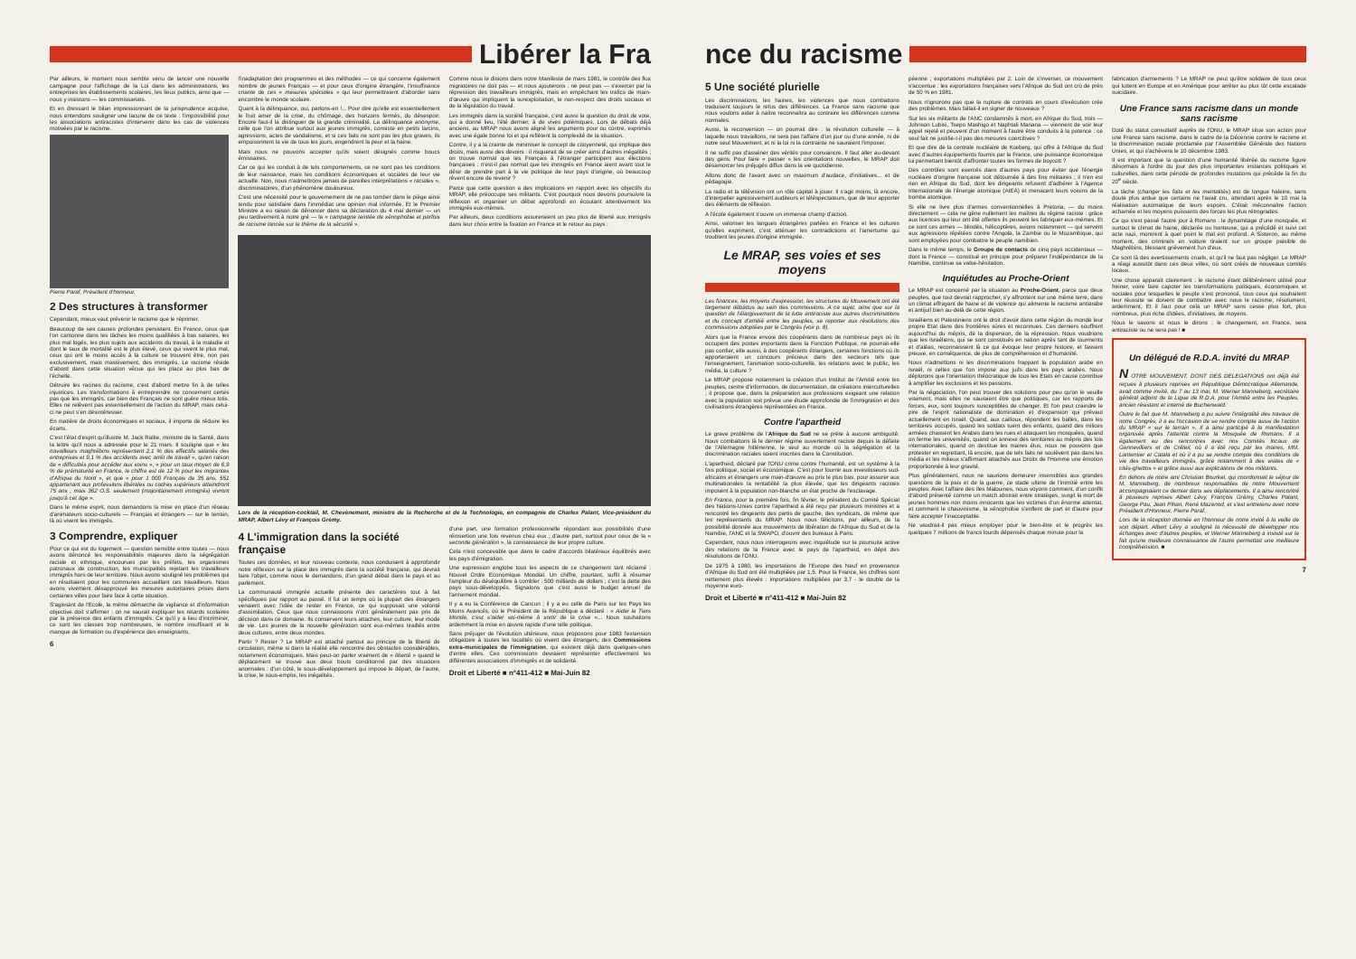Libérer la Fra
Par ailleurs, le moment nous semble venu de lancer une nouvelle campagne pour l'affichage de la Loi dans les administrations, les entreprises les établissements scolaires, les lieux publics, ainsi que — nous y insistons — les commissariats.
Et en dressant le bilan impressionnant de la jurisprudence acquise, nous entendons souligner une lacune de ce texte : l'impossibilité pour les associations antiracistes d'intervenir dans les cas de violences motivées par le racisme.
Pierre Paraf, Président d'honneur.
2 Des structures à transformer
Cependant, mieux vaut prévenir le racisme que le réprimer.
Beaucoup de ses causes profondes persistent. En France, ceux que l'on cantonne dans les tâches les moins qualifiées à bas salaires, les plus mal logés, les plus sujets aux accidents du travail, à la maladie et dont le taux de mortalité est le plus élevé, ceux qui vivent le plus mal, ceux qui ont le moins accès à la culture se trouvent être, non pas exclusivement, mais massivement, des immigrés. Le racisme réside d'abord dans cette situation vécue qui les place au plus bas de l'échelle.
Détruire les racines du racisme, c'est d'abord mettre fin à de telles injustices. Les transformations à entreprendre ne concernent certes pas que les immigrés, car bien des Français ne sont guère mieux lotis. Elles ne relèvent pas essentiellement de l'action du MRAP, mais celui-ci ne peut s'en désintéresser.
En matière de droits économiques et sociaux, il importe de réduire les écarts.
C'est l'état d'esprit qu'illustre M. Jack Ralite, ministre de la Santé, dans la lettre qu'il nous a adressée pour le 21 mars. Il souligne que « les travailleurs maghrébins représentent 2,1 % des effectifs salariés des entreprises et 9,1 % des accidents avec arrêt de travail », qu'en raison de « difficultés pour accéder aux soins », « pour un taux moyen de 6,9 % de prématurité en France, le chiffre est de 12 % pour les migrantes d'Afrique du Nord », et que « pour 1 000 Français de 35 ans, 551 appartenant aux professions libérales ou cadres supérieurs atteindront 75 ans ; mais 362 O.S. seulement (majoritairement immigrés) vivront jusqu'à cet âge ».
Dans le même esprit, nous demandons la mise en place d'un réseau d'animateurs socio-culturels — Français et étrangers — sur le terrain, là où vivent les immigrés.
3 Comprendre, expliquer
Pour ce qui est du logement — question sensible entre toutes — nous avons dénoncé les responsabilités majeures dans la ségrégation raciale et ethnique, encourues par les préfets, les organismes patronaux de construction, les municipalités rejetant les travailleurs immigrés hors de leur territoire. Nous avons souligné les problèmes qui en résultaient pour les communes accueillant ces travailleurs. Nous avons vivement désapprouvé les mesures autoritaires prises dans certaines villes pour faire face à cette situation.
S'agissant de l'Ecole, la même démarche de vigilance et d'information objective doit s'affirmer : on ne saurait expliquer les retards scolaires par la présence des enfants d'immigrés. Ce qu'il y a lieu d'incriminer, ce sont les classes trop nombreuses, le nombre insuffisant et le manque de formation ou d'expérience des enseignants,
6
l'inadaptation des programmes et des méthodes — ce qui concerne également nombre de jeunes Français — et pour ceux d'origine étrangère, l'insuffisance criante de ces « mesures spéciales » qui leur permettraient d'aborder sans encombre le monde scolaire.
Quant à la délinquance, oui, parlons-en !... Pour dire qu'elle est essentiellement le fruit amer de la crise, du chômage, des horizons fermés, du désespoir. Encore faut-il la distinguer de la grande criminalité. La délinquance anonyme, celle que l'on attribue surtout aux jeunes immigrés, consiste en petits larcins, agressions, actes de vandalisme, et si ces faits ne sont pas les plus graves, ils empoisonnent la vie de tous les jours, engendrent la peur et la haine.
Mais nous ne pouvons accepter qu'ils soient désignés comme boucs émissaires.
Car ce qui les conduit à de tels comportements, ce ne sont pas les conditions de leur naissance, mais les conditions économiques et sociales de leur vie actuelle. Non, nous n'admettrons jamais de pareilles interprétations « raciales », discriminatoires, d'un phénomène douloureux.
C'est une nécessité pour le gouvernement de ne pas tomber dans le piège ainsi tendu pour satisfaire dans l'immédiat une opinion mal informée. Et le Premier Ministre a eu raison de dénoncer dans sa déclaration du 4 mai dernier — un peu tardivement à notre gré — la « campagne teintée de xénophobie et parfois de racisme lancée sur le thème de la sécurité ».
Comme nous le disions dans notre Manifeste de mars 1981, le contrôle des flux migratoires ne doit pas — et nous ajouterons : ne peut pas — s'exercer par la répression des travailleurs immigrés, mais en empêchant les trafics de main-d'œuvre qui impliquent la surexploitation, le non-respect des droits sociaux et de la législation du travail.
Les immigrés dans la société française, c'est aussi la question du droit de vote, qui a donné lieu, l'été dernier, à de vives polémiques. Lors de débats déjà anciens, au MRAP nous avons aligné les arguments pour ou contre, exprimés avec une égale bonne foi et qui reflètent la complexité de la situation.
Contre, il y a la crainte de minimiser le concept de citoyenneté, qui implique des droits, mais aussi des devoirs : il risquerait de se créer ainsi d'autres inégalités ; on trouve normal que les Français à l'étranger participent aux élections françaises : n'est-il pas normal que les immigrés en France aient avant tout le désir de prendre part à la vie politique de leur pays d'origine, où beaucoup rêvent encore de revenir ?
Parce que cette question a des implications en rapport avec les objectifs du MRAP, elle préoccupe ses militants. C'est pourquoi nous devons poursuivre la réflexion et organiser un débat approfondi en écoutant attentivement les immigrés eux-mêmes.
Par ailleurs, deux conditions assureraient un peu plus de liberté aux immigrés dans leur choix entre la fixation en France et le retour au pays :
Lors de la réception-cocktail, M. Chevènement, ministre de la Recherche et de la Technologie, en compagnie de Charles Palant, Vice-président du MRAP, Albert Lévy et François Grémy.
4 L'immigration dans la société française
Toutes ces données, et leur nouveau contexte, nous conduisent à approfondir notre réflexion sur la place des immigrés dans la société française, qui devrait faire l'objet, comme nous le demandons, d'un grand débat dans le pays et au parlement.
La communauté immigrée actuelle présente des caractères tout à fait spécifiques par rapport au passé. Il fut un temps où la plupart des étrangers venaient avec l'idée de rester en France, ce qui supposait une volonté d'assimilation. Ceux que nous connaissons n'ont généralement pas pris de décision dans ce domaine. Ils conservent leurs attaches, leur culture, leur mode de vie. Les jeunes de la nouvelle génération sont eux-mêmes tiraillés entre deux cultures, entre deux mondes.
Partir ? Rester ? Le MRAP est attaché partout au principe de la liberté de circulation, même si dans la réalité elle rencontre des obstacles considérables, notamment économiques. Mais peut-on parler vraiment de « liberté » quand le déplacement se trouve aux deux bouts conditionné par des situations anormales : d'un côté, le sous-développement qui impose le départ, de l'autre, la crise, le sous-emploi, les inégalités.
d'une part, une formation professionnelle répondant aux possibilités d'une réinsertion une fois revenus chez eux ; d'autre part, surtout pour ceux de la « seconde génération », la connaissance de leur propre culture.
Cela n'est concevable que dans le cadre d'accords bilatéraux équilibrés avec les pays d'émigration.
Une expression englobe tous les aspects de ce changement tant réclamé : Nouvel Ordre Economique Mondial. Un chiffre, pourtant, suffit à résumer l'ampleur du déséquilibre à combler : 500 milliards de dollars ; c'est la dette des pays sous-développés. Signalons que c'est aussi le budget annuel de l'armement mondial.
Il y a eu la Conférence de Cancun ; il y a eu celle de Paris sur les Pays les Moins Avancés, où le Président de la République a déclaré : « Aider le Tiers Monde, c'est s'aider soi-même à sortir de la crise »... Nous souhaitons ardemment la mise en œuvre rapide d'une telle politique.
Sans préjuger de l'évolution ultérieure, nous proposons pour 1983 l'extension obligatoire à toutes les localités où vivent des étrangers, des Commissions extra-municipales de l'immigration, qui existent déjà dans quelques-unes d'entre elles. Ces commissions devraient représenter effectivement les différentes associations d'immigrés et de solidarité.
Droit et Liberté ■ n°411-412 ■ Mai-Juin 82
nce du racisme
5 Une société plurielle
Les discriminations, les haines, les violences que nous combattons traduisent toujours le refus des différences. La France sans racisme que nous voulons aider à naître reconnaîtra au contraire les différences comme normales.
Aussi, la reconversion — on pourrait dire : la révolution culturelle — à laquelle nous travaillons, ne sera pas l'affaire d'un jour ou d'une année, ni de notre seul Mouvement, et ni la loi ni la contrainte ne sauraient l'imposer.
Il ne suffit pas d'asséner des vérités pour convaincre. Il faut aller au-devant des gens. Pour faire « passer » les orientations nouvelles, le MRAP doit désamorcer les préjugés diffus dans la vie quotidienne.
Allons donc de l'avant avec un maximum d'audace, d'initiatives... et de pédagogie.
La radio et la télévision ont un rôle capital à jouer. Il s'agit moins, là encore, d'interpeller agressivement auditeurs et téléspectateurs, que de leur apporter des éléments de réflexion.
A l'école également s'ouvre un immense champ d'action.
Ainsi, valoriser les langues étrangères parlées en France et les cultures qu'elles expriment, c'est atténuer les contradictions et l'amertume qui troublent les jeunes d'origine immigrée.
Le MRAP, ses voies et ses moyens
Les finances, les moyens d'expression, les structures du Mouvement ont été largement débattus au sein des commissions. A ce sujet, ainsi que sur la question de l'élargissement de la lutte antiraciste aux autres discriminations et du concept d'amitié entre les peuples, se reporter aux résolutions des commissions adoptées par le Congrès (voir p. 8).
Alors que la France envoie des coopérants dans de nombreux pays où ils occupent des postes importants dans la Fonction Publique, ne pourrait-elle pas confier, elle aussi, à des coopérants étrangers, certaines fonctions où ils apporteraient un concours précieux dans des secteurs tels que l'enseignement, l'animation socio-culturelle, les relations avec le public, les média, la culture ?
Le MRAP propose notamment la création d'un Institut de l'Amitié entre les peuples, centre d'information, de documentation, de créations interculturelles ; il propose que, dans la préparation aux professions exigeant une relation avec la population soit prévue une étude approfondie de l'immigration et des civilisations étrangères représentées en France.
Contre l'apartheid
Le grave problème de l'Afrique du Sud ne se prête à aucune ambiguïté. Nous combattons là le dernier régime ouvertement raciste depuis la défaite de l'Allemagne hitlérienne, le seul au monde où la ségrégation et la discrimination raciales soient inscrites dans la Constitution.
L'apartheid, déclaré par l'ONU crime contre l'humanité, est un système à la fois politique, social et économique. C'est pour fournir aux investisseurs sud-africains et étrangers une main-d'œuvre au prix le plus bas, pour assurer aux multinationales la rentabilité la plus élevée, que les dirigeants racistes imposent à la population non-blanche un état proche de l'esclavage.
En France, pour la première fois, fin février, le président du Comité Spécial des Nations-Unies contre l'apartheid a été reçu par plusieurs ministres et a rencontré les dirigeants des partis de gauche, des syndicats, de même que les représentants du MRAP. Nous nous félicitons, par ailleurs, de la possibilité donnée aux mouvements de libération de l'Afrique du Sud et de la Namibie, l'ANC et la SWAPO, d'ouvrir des bureaux à Paris.
Cependant, nous nous interrogeons avec inquiétude sur la poursuite active des relations de la France avec le pays de l'apartheid, en dépit des résolutions de l'ONU.
De 1975 à 1980, les importations de l'Europe des Neuf en provenance d'Afrique du Sud ont été multipliées par 1,5. Pour la France, les chiffres sont nettement plus élevés : importations multipliées par 3,7 - le double de la moyenne euro-
Droit et Liberté ■ n°411-412 ■ Mai-Juin 82
péenne ; exportations multipliées par 2. Loin de s'inverser, ce mouvement s'accentue : les exportations françaises vers l'Afrique du Sud ont crû de près de 50 % en 1981.
Nous n'ignorons pas que la rupture de contrats en cours d'exécution crée des problèmes. Mais fallait-il en signer de nouveaux ?
Sur les six militants de l'ANC condamnés à mort, en Afrique du Sud, trois — Johnson Lubisi, Tsepo Mashigo et Naphtali Manana — viennent de voir leur appel rejeté et peuvent d'un moment à l'autre être conduits à la potence : ce seul fait ne justifie-t-il pas des mesures coercitives ?
Et que dire de la centrale nucléaire de Kœberg, qui offre à l'Afrique du Sud avec d'autres équipements fournis par la France, une puissance économique lui permettant bientôt d'affronter toutes les formes de boycott ?
Des contrôles sont exercés dans d'autres pays pour éviter que l'énergie nucléaire d'origine française soit détournée à des fins militaires ; il n'en est rien en Afrique du Sud, dont les dirigeants refusent d'adhérer à l'Agence Internationale de l'énergie atomique (AIEA) et menacent leurs voisins de la bombe atomique.
Si elle ne livre plus d'armes conventionnelles à Pretoria, — du moins directement — cela ne gêne nullement les maîtres du régime raciste : grâce aux licences qui leur ont été offertes ils peuvent les fabriquer eux-mêmes. Et ce sont ces armes — blindés, hélicoptères, avions notamment — qui servent aux agressions répétées contre l'Angola, la Zambie ou le Mozambique, qui sont employées pour combattre le peuple namibien.
Dans le même temps, le Groupe de contacts de cinq pays occidentaux — dont la France — constitué en principe pour préparer l'indépendance de la Namibie, continue sa valse-hésitation.
Inquiétudes au Proche-Orient
Le MRAP est concerné par la situation au Proche-Orient, parce que deux peuples, que tout devrait rapprocher, s'y affrontent sur une même terre, dans un climat effrayant de haine et de violence qui alimente le racisme antiarabe et antijuif bien au-delà de cette région.
Israéliens et Palestiniens ont le droit d'avoir dans cette région du monde leur propre Etat dans des frontières sûres et reconnues. Ces derniers souffrent aujourd'hui du mépris, de la dispersion, de la répression. Nous voudrions que les Israéliens, qui se sont constitués en nation après tant de tourments et d'aléas, reconnaissent là ce qui évoque leur propre histoire, et fassent preuve, en conséquence, de plus de compréhension et d'humanité.
Nous n'admettons ni les discriminations frappant la population arabe en Israël, ni celles que l'on impose aux juifs dans les pays arabes. Nous déplorons que l'orientation théocratique de tous les Etats en cause contribue à amplifier les exclusions et les passions.
Par la négociation, l'on peut trouver des solutions pour peu qu'on le veuille vraiment, mais elles ne sauraient être que politiques, car les rapports de forces, eux, sont toujours susceptibles de changer. Et l'on peut craindre le pire de l'esprit nationaliste de domination et d'expansion qui prévaut actuellement en Israël. Quand, aux cailloux, répondent les balles, dans les territoires occupés, quand les soldats tuent des enfants, quand des milices armées chassent les Arabes dans les rues et attaquent les mosquées, quand on ferme les universités, quand on annexe des territoires au mépris des lois internationales, quand on destitue les maires élus, nous ne pouvons que protester en regrettant, là encore, que de tels faits ne soulèvent pas dans les média et les milieux s'affirmant attachés aux Droits de l'Homme une émotion proportionnée à leur gravité.
Plus généralement, nous ne saurions demeurer insensibles aux grandes questions de la paix et de la guerre, ce stade ultime de l'inimitié entre les peuples. Avec l'affaire des îles Malouines, nous voyons comment, d'un conflit d'abord présenté comme un match abstrait entre stratèges, surgit la mort de jeunes hommes non moins innocents que les victimes d'un énorme attentat, et comment le chauvinisme, la xénophobie s'enflent de part et d'autre pour faire accepter l'inacceptable.
Ne vaudrait-il pas mieux employer pour le bien-être et le progrès les quelques 7 millions de francs lourds dépensés chaque minute pour la
fabrication d'armements ? Le MRAP ne peut qu'être solidaire de tous ceux qui luttent en Europe et en Amérique pour arrêter au plus tôt cette escalade suicidaire.
Une France sans racisme dans un monde sans racisme
Doté du statut consultatif auprès de l'ONU, le MRAP situe son action pour une France sans racisme, dans le cadre de la Décennie contre le racisme et la discrimination raciale proclamée par l'Assemblée Générale des Nations Unies, et qui s'achèvera le 10 décembre 1983.
Il est important que la question d'une humanité libérée du racisme figure désormais à l'ordre du jour des plus importantes instances politiques et culturelles, dans cette période de profondes mutations qui précède la fin du 20<sup>e</sup> siècle.
La tâche (changer les faits et les mentalités) est de longue haleine, sans doute plus ardue que certains ne l'avait cru, attendant après le 10 mai la réalisation automatique de leurs espoirs. C'était méconnaître l'action acharnée et les moyens puissants des forces les plus rétrogrades.
Ce qui s'est passé l'autre jour à Romans : le dynamitage d'une mosquée, et surtout le climat de haine, déclarée ou honteuse, qui a précédé et suivi cet acte nazi, montrent à quel point le mal est profond. A Sisteron, au même moment, des criminels en voiture tiraient sur un groupe paisible de Maghrébins, blessant grièvement l'un d'eux.
Ce sont là des avertissements cruels, et qu'il ne faut pas négliger. Le MRAP a réagi aussitôt dans ces deux villes, où sont créés de nouveaux comités locaux.
Une chose apparaît clairement : le racisme étant délibérément utilisé pour freiner, voire faire capoter les transformations politiques, économiques et sociales pour lesquelles le peuple s'est prononcé, tous ceux qui souhaitent leur réussite se doivent de combattre avec nous le racisme, résolument, ardemment. Et il faut pour cela un MRAP sans cesse plus fort, plus nombreux, plus riche d'idées, d'initiatives, de moyens.
Nous le savons et nous le dirons : le changement, en France, sera antiraciste ou ne sera pas ! ■
Un délégué de R.D.A. invité du MRAP
N OTRE MOUVEMENT, DONT DES DELEGATIONS ont déjà été reçues à plusieurs reprises en République Démocratique Allemande, avait comme invité, du 7 au 13 mai, M. Werner Manneberg, secrétaire général adjoint de la Ligue de R.D.A. pour l'Amitié entre les Peuples, ancien résistant et interné de Buchenwald.
Outre le fait que M. Manneberg a pu suivre l'intégralité des travaux de notre Congrès, il a eu l'occasion de se rendre compte aussi de l'action du MRAP « sur le terrain ». Il a ainsi participé à la manifestation organisée après l'attentat contre la Mosquée de Romans. Il a également eu des rencontres avec nos Comités locaux de Gennevilliers et de Créteil, où il a été reçu par les maires, MM. Lanternier et Catala et où il a pu se rendre compte des conditions de vie des travailleurs immigrés, grâce notamment à des visites de « cités-ghettos » et grâce aussi aux explications de nos militants.
En dehors de notre ami Christian Bourkel, qui coordonnait le séjour de M. Manneberg, de nombreux responsables de notre Mouvement accompagnaient ce dernier dans ses déplacements. Il a ainsi rencontré à plusieurs reprises Albert Lévy, François Grémy, Charles Palant, George Pau, Jean Pihan, René Mazenod, et s'est entretenu avec notre Président d'Honneur, Pierre Paraf.
Lors de la réception donnée en l'honneur de notre invité à la veille de son départ, Albert Lévy a souligné la nécessité de développer nos échanges avec d'autres peuples, et Werner Manneberg a insisté sur le fait qu'une meilleure connaissance de l'autre permettait une meilleure compréhension. ■
7